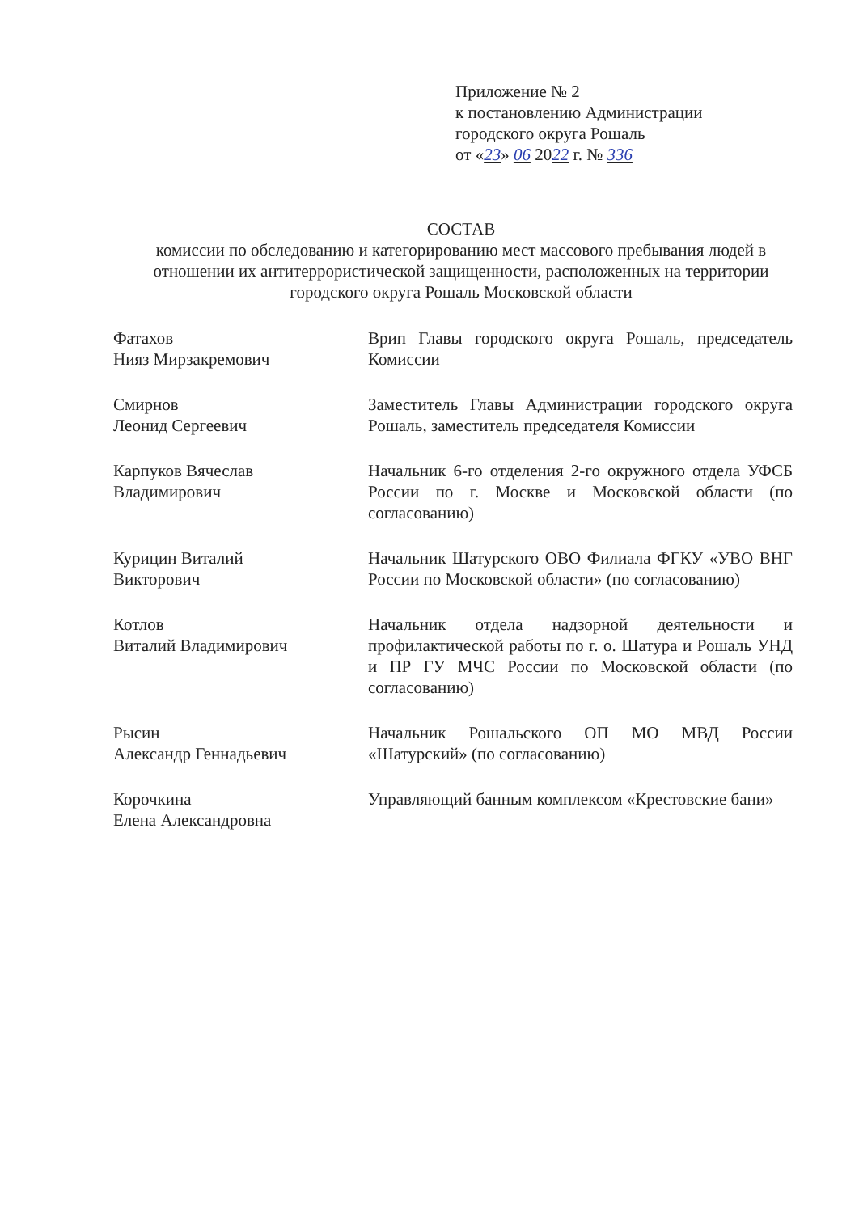Приложение № 2
к постановлению Администрации
городского округа Рошаль
от «23» 06 2022 г. № 336
СОСТАВ
комиссии по обследованию и категорированию мест массового пребывания людей в отношении их антитеррористической защищенности, расположенных на территории городского округа Рошаль Московской области
Фатахов
Нияз Мирзакремович
Врип Главы городского округа Рошаль, председатель Комиссии
Смирнов
Леонид Сергеевич
Заместитель Главы Администрации городского округа Рошаль, заместитель председателя Комиссии
Карпуков Вячеслав
Владимирович
Начальник 6-го отделения 2-го окружного отдела УФСБ России по г. Москве и Московской области (по согласованию)
Курицин Виталий
Викторович
Начальник Шатурского ОВО Филиала ФГКУ «УВО ВНГ России по Московской области» (по согласованию)
Котлов
Виталий Владимирович
Начальник отдела надзорной деятельности и профилактической работы по г. о. Шатура и Рошаль УНД и ПР ГУ МЧС России по Московской области (по согласованию)
Рысин
Александр Геннадьевич
Начальник Рошальского ОП МО МВД России «Шатурский» (по согласованию)
Корочкина
Елена Александровна
Управляющий банным комплексом «Крестовские бани»